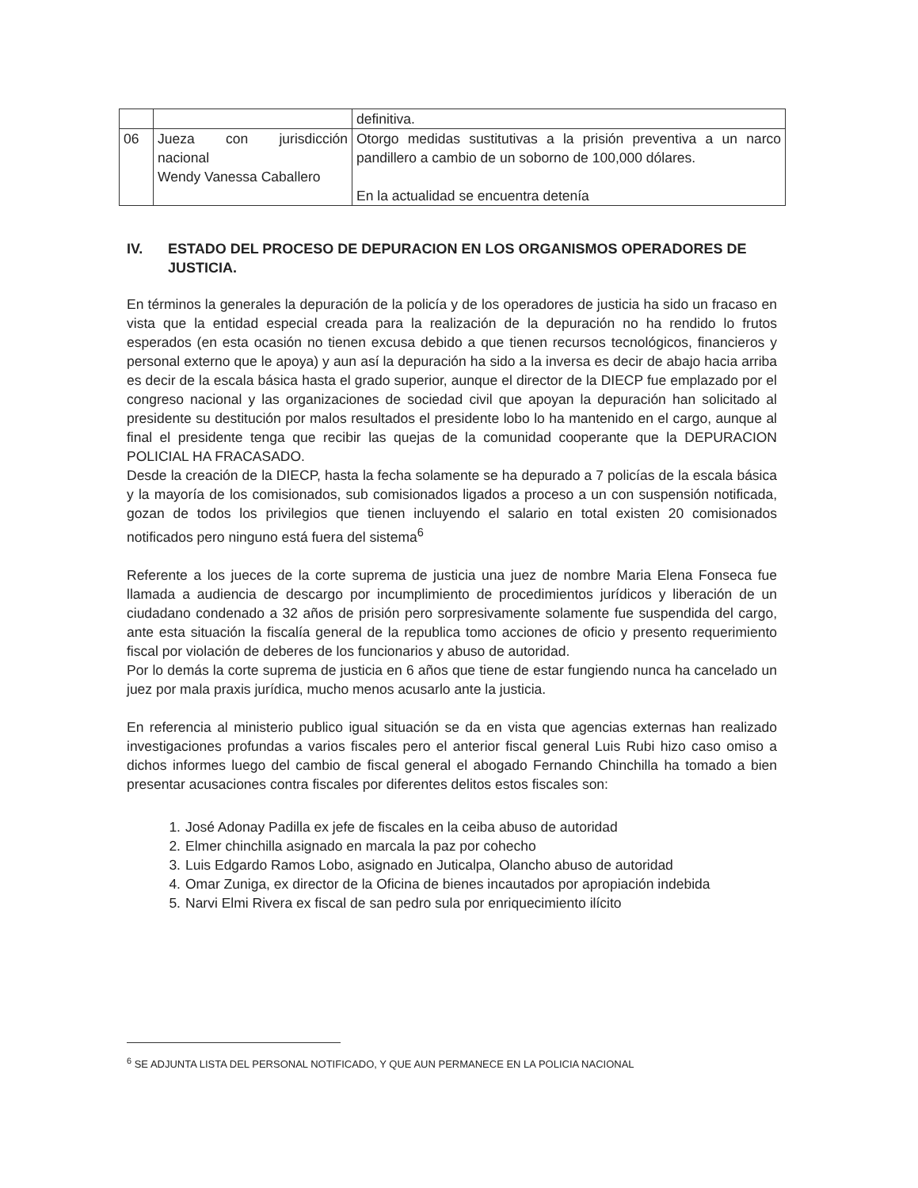| | | definitiva. |
| 06 | Jueza con jurisdicción nacional Wendy Vanessa Caballero | Otorgo medidas sustitutivas a la prisión preventiva a un narco pandillero a cambio de un soborno de 100,000 dólares. En la actualidad se encuentra detenía |
IV. ESTADO DEL PROCESO DE DEPURACION EN LOS ORGANISMOS OPERADORES DE JUSTICIA.
En términos la generales la depuración de la policía y de los operadores de justicia ha sido un fracaso en vista que la entidad especial creada para la realización de la depuración no ha rendido lo frutos esperados (en esta ocasión no tienen excusa debido a que tienen recursos tecnológicos, financieros y personal externo que le apoya) y aun así la depuración ha sido a la inversa es decir de abajo hacia arriba es decir de la escala básica hasta el grado superior, aunque el director de la DIECP fue emplazado por el congreso nacional y las organizaciones de sociedad civil que apoyan la depuración han solicitado al presidente su destitución por malos resultados el presidente lobo lo ha mantenido en el cargo, aunque al final el presidente tenga que recibir las quejas de la comunidad cooperante que la DEPURACION POLICIAL HA FRACASADO.
Desde la creación de la DIECP, hasta la fecha solamente se ha depurado a 7 policías de la escala básica y la mayoría de los comisionados, sub comisionados ligados a proceso a un con suspensión notificada, gozan de todos los privilegios que tienen incluyendo el salario en total existen 20 comisionados notificados pero ninguno está fuera del sistema<sup>6</sup>
Referente a los jueces de la corte suprema de justicia una juez de nombre Maria Elena Fonseca fue llamada a audiencia de descargo por incumplimiento de procedimientos jurídicos y liberación de un ciudadano condenado a 32 años de prisión pero sorpresivamente solamente fue suspendida del cargo, ante esta situación la fiscalía general de la republica tomo acciones de oficio y presento requerimiento fiscal por violación de deberes de los funcionarios y abuso de autoridad.
Por lo demás la corte suprema de justicia en 6 años que tiene de estar fungiendo nunca ha cancelado un juez por mala praxis jurídica, mucho menos acusarlo ante la justicia.
En referencia al ministerio publico igual situación se da en vista que agencias externas han realizado investigaciones profundas a varios fiscales pero el anterior fiscal general Luis Rubi hizo caso omiso a dichos informes luego del cambio de fiscal general el abogado Fernando Chinchilla ha tomado a bien presentar acusaciones contra fiscales por diferentes delitos estos fiscales son:
1. José Adonay Padilla ex jefe de fiscales en la ceiba abuso de autoridad
2. Elmer chinchilla asignado en marcala la paz por cohecho
3. Luis Edgardo Ramos Lobo, asignado en Juticalpa, Olancho abuso de autoridad
4. Omar Zuniga, ex director de la Oficina de bienes incautados por apropiación indebida
5. Narvi Elmi Rivera ex fiscal de san pedro sula por enriquecimiento ilícito
<sup>6</sup> SE ADJUNTA LISTA DEL PERSONAL NOTIFICADO, Y QUE AUN PERMANECE EN LA POLICIA NACIONAL